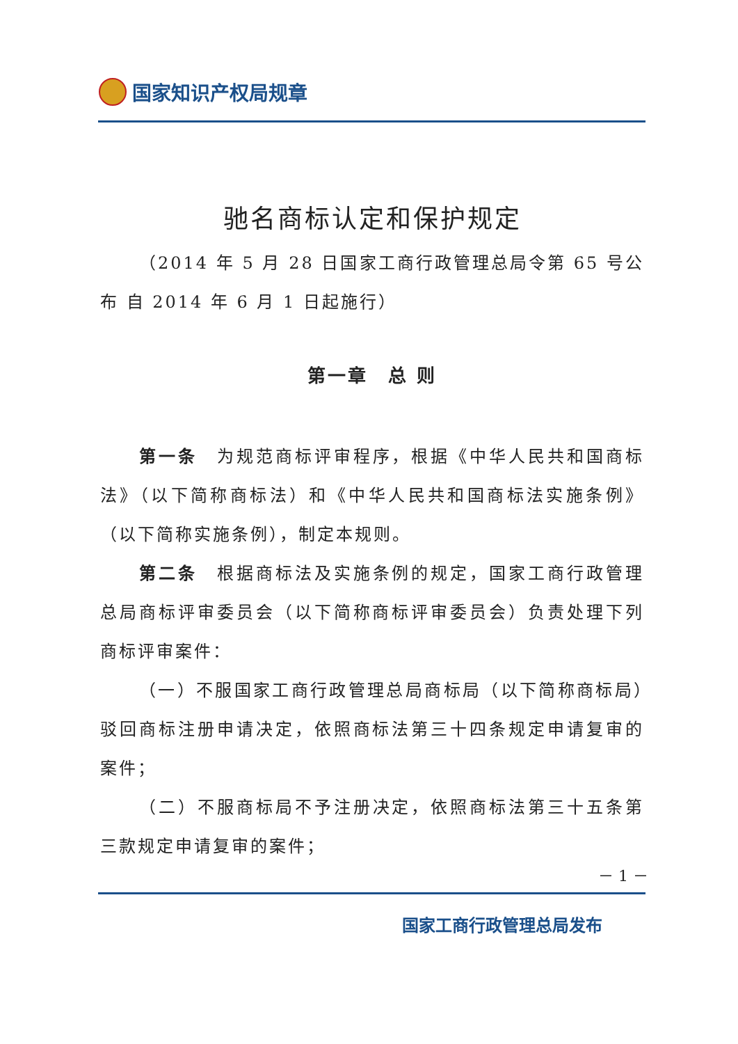国家知识产权局规章
驰名商标认定和保护规定
（2014 年 5 月 28 日国家工商行政管理总局令第 65 号公布 自 2014 年 6 月 1 日起施行）
第一章　总 则
第一条　为规范商标评审程序，根据《中华人民共和国商标法》（以下简称商标法）和《中华人民共和国商标法实施条例》（以下简称实施条例），制定本规则。
第二条　根据商标法及实施条例的规定，国家工商行政管理总局商标评审委员会（以下简称商标评审委员会）负责处理下列商标评审案件：
（一）不服国家工商行政管理总局商标局（以下简称商标局）驳回商标注册申请决定，依照商标法第三十四条规定申请复审的案件；
（二）不服商标局不予注册决定，依照商标法第三十五条第三款规定申请复审的案件；
－ 1 －
国家工商行政管理总局发布